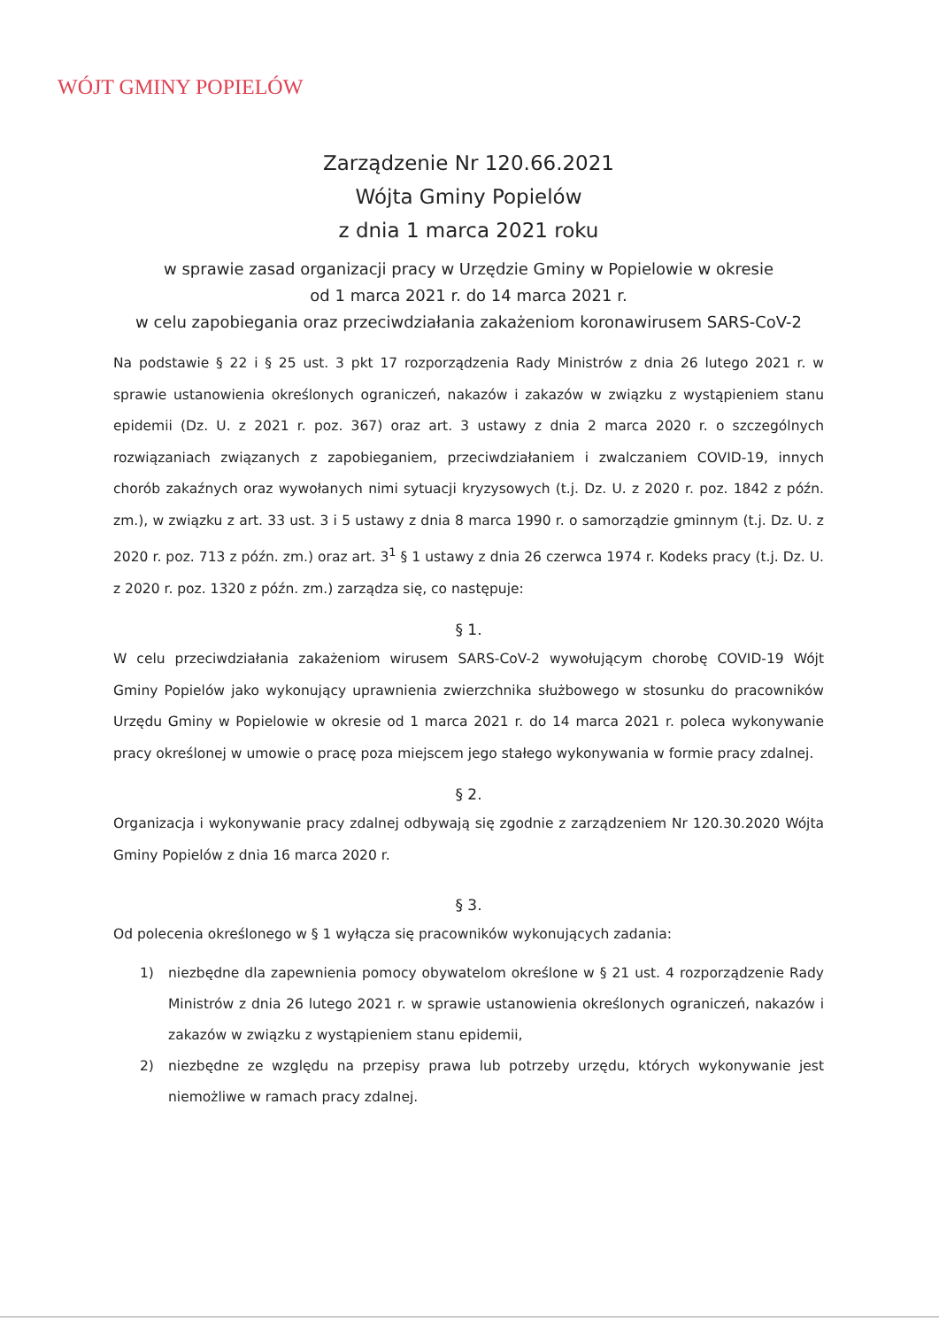WÓJT GMINY POPIELÓW
Zarządzenie Nr 120.66.2021
Wójta Gminy Popielów
z dnia 1 marca 2021 roku
w sprawie zasad organizacji pracy w Urzędzie Gminy w Popielowie w okresie
od 1 marca 2021 r. do 14 marca 2021 r.
w celu zapobiegania oraz przeciwdziałania zakażeniom koronawirusem SARS-CoV-2
Na podstawie § 22 i § 25 ust. 3 pkt 17 rozporządzenia Rady Ministrów z dnia 26 lutego 2021 r. w sprawie ustanowienia określonych ograniczeń, nakazów i zakazów w związku z wystąpieniem stanu epidemii (Dz. U. z 2021 r. poz. 367) oraz art. 3 ustawy z dnia 2 marca 2020 r. o szczególnych rozwiązaniach związanych z zapobieganiem, przeciwdziałaniem i zwalczaniem COVID-19, innych chorób zakaźnych oraz wywołanych nimi sytuacji kryzysowych (t.j. Dz. U. z 2020 r. poz. 1842 z późn. zm.), w związku z art. 33 ust. 3 i 5 ustawy z dnia 8 marca 1990 r. o samorządzie gminnym (t.j. Dz. U. z 2020 r. poz. 713 z późn. zm.) oraz art. 3<sup>1</sup> § 1 ustawy z dnia 26 czerwca 1974 r. Kodeks pracy (t.j. Dz. U. z 2020 r. poz. 1320 z późn. zm.) zarządza się, co następuje:
§ 1.
W celu przeciwdziałania zakażeniom wirusem SARS-CoV-2 wywołującym chorobę COVID-19 Wójt Gminy Popielów jako wykonujący uprawnienia zwierzchnika służbowego w stosunku do pracowników Urzędu Gminy w Popielowie w okresie od 1 marca 2021 r. do 14 marca 2021 r. poleca wykonywanie pracy określonej w umowie o pracę poza miejscem jego stałego wykonywania w formie pracy zdalnej.
§ 2.
Organizacja i wykonywanie pracy zdalnej odbywają się zgodnie z zarządzeniem Nr 120.30.2020 Wójta Gminy Popielów z dnia 16 marca 2020 r.
§ 3.
Od polecenia określonego w § 1 wyłącza się pracowników wykonujących zadania:
1) niezbędne dla zapewnienia pomocy obywatelom określone w § 21 ust. 4 rozporządzenie Rady Ministrów z dnia 26 lutego 2021 r. w sprawie ustanowienia określonych ograniczeń, nakazów i zakazów w związku z wystąpieniem stanu epidemii,
2) niezbędne ze względu na przepisy prawa lub potrzeby urzędu, których wykonywanie jest niemożliwe w ramach pracy zdalnej.